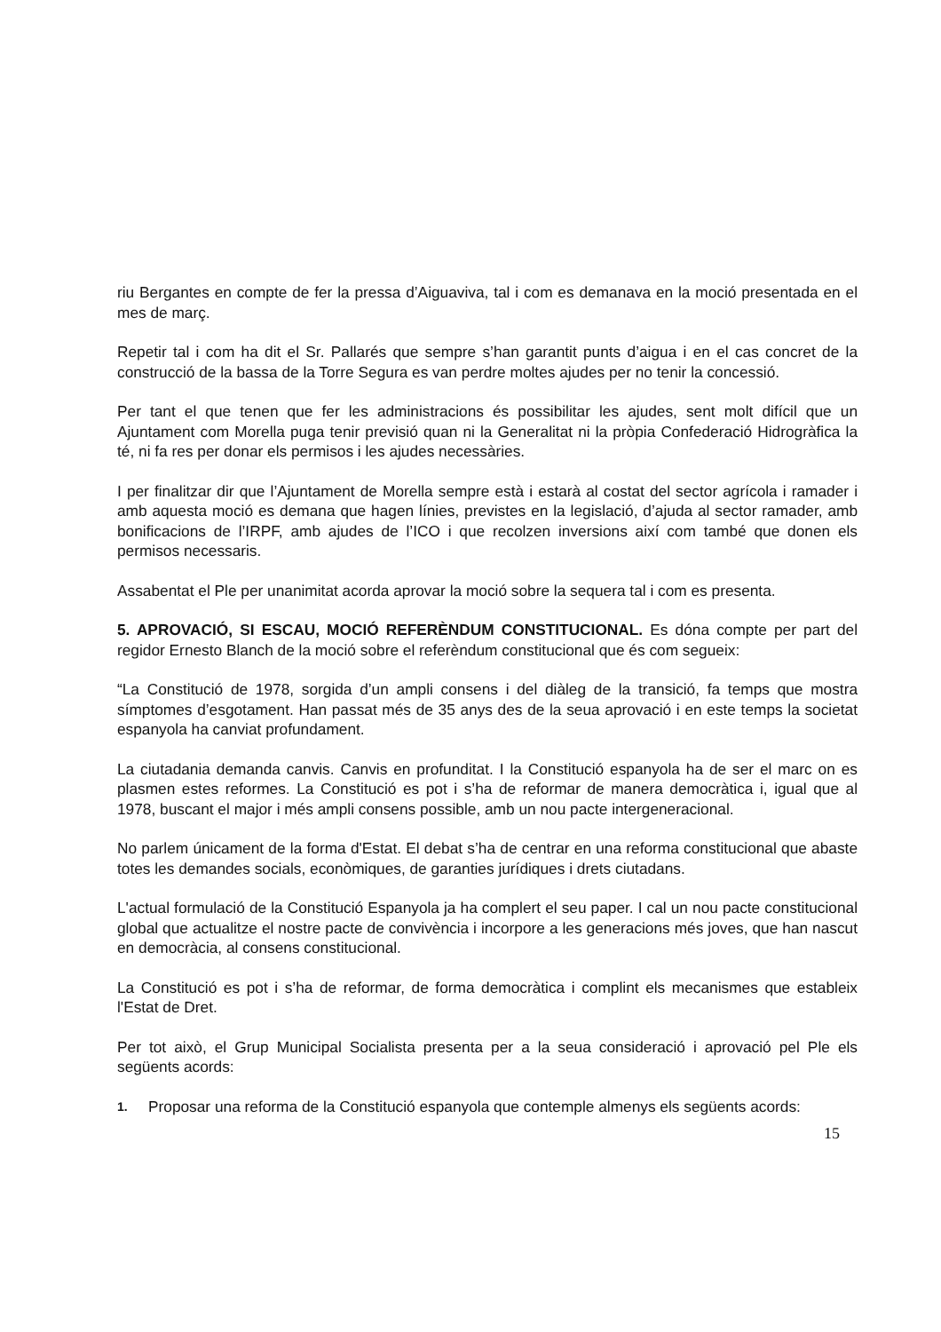riu Bergantes en compte de fer la pressa d’Aiguaviva, tal i com es demanava en la moció presentada en el mes de març.
Repetir tal i com ha dit el Sr. Pallarés que sempre s’han garantit punts d’aigua i en el cas concret de la construcció de la bassa de la Torre Segura es van perdre moltes ajudes per no tenir la concessió.
Per tant el que tenen que fer les administracions és possibilitar les ajudes, sent molt difícil que un Ajuntament com Morella puga tenir previsió quan ni la Generalitat ni la pròpia Confederació Hidrogràfica la té, ni fa res per donar els permisos i les ajudes necessàries.
I per finalitzar dir que l’Ajuntament de Morella sempre està i estarà al costat del sector agrícola i ramader i amb aquesta moció es demana que hagen línies, previstes en la legislació, d’ajuda al sector ramader, amb bonificacions de l’IRPF, amb ajudes de l’ICO i que recolzen inversions així com també que donen els permisos necessaris.
Assabentat el Ple per unanimitat acorda aprovar la moció sobre la sequera tal i com es presenta.
5. APROVACIÓ, SI ESCAU, MOCIÓ REFERÈNDUM CONSTITUCIONAL. Es dóna compte per part del regidor Ernesto Blanch de la moció sobre el referèndum constitucional que és com segueix:
“La Constitució de 1978, sorgida d’un ampli consens i del diàleg de la transició, fa temps que mostra símptomes d’esgotament. Han passat més de 35 anys des de la seua aprovació i en este temps la societat espanyola ha canviat profundament.
La ciutadania demanda canvis. Canvis en profunditat. I la Constitució espanyola ha de ser el marc on es plasmen estes reformes. La Constitució es pot i s’ha de reformar de manera democràtica i, igual que al 1978, buscant el major i més ampli consens possible, amb un nou pacte intergeneracional.
No parlem únicament de la forma d'Estat. El debat s’ha de centrar en una reforma constitucional que abaste totes les demandes socials, econòmiques, de garanties jurídiques i drets ciutadans.
L'actual formulació de la Constitució Espanyola ja ha complert el seu paper. I cal un nou pacte constitucional global que actualitze el nostre pacte de convivència i incorpore a les generacions més joves, que han nascut en democràcia, al consens constitucional.
La Constitució es pot i s’ha de reformar, de forma democràtica i complint els mecanismes que estableix l'Estat de Dret.
Per tot això, el Grup Municipal Socialista presenta per a la seua consideració i aprovació pel Ple els següents acords:
1. Proposar una reforma de la Constitució espanyola que contemple almenys els següents acords:
15